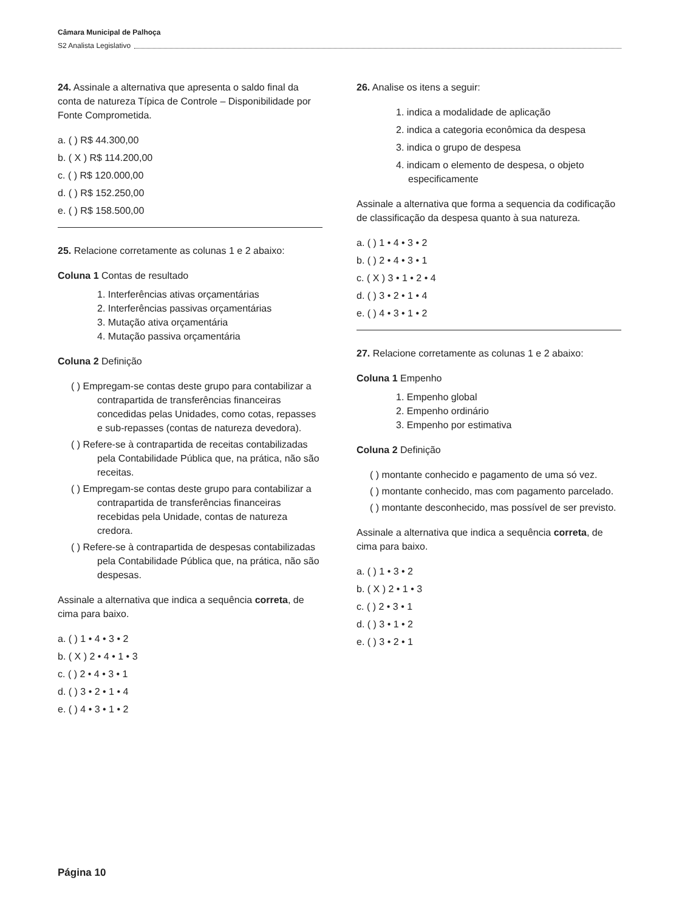Câmara Municipal de Palhoça
S2 Analista Legislativo
24. Assinale a alternativa que apresenta o saldo final da conta de natureza Típica de Controle – Disponibilidade por Fonte Comprometida.
a. ( ) R$ 44.300,00
b. ( X ) R$ 114.200,00
c. ( ) R$ 120.000,00
d. ( ) R$ 152.250,00
e. ( ) R$ 158.500,00
25. Relacione corretamente as colunas 1 e 2 abaixo:
Coluna 1 Contas de resultado
1. Interferências ativas orçamentárias
2. Interferências passivas orçamentárias
3. Mutação ativa orçamentária
4. Mutação passiva orçamentária
Coluna 2 Definição
( ) Empregam-se contas deste grupo para contabilizar a contrapartida de transferências financeiras concedidas pelas Unidades, como cotas, repasses e sub-repasses (contas de natureza devedora).
( ) Refere-se à contrapartida de receitas contabilizadas pela Contabilidade Pública que, na prática, não são receitas.
( ) Empregam-se contas deste grupo para contabilizar a contrapartida de transferências financeiras recebidas pela Unidade, contas de natureza credora.
( ) Refere-se à contrapartida de despesas contabilizadas pela Contabilidade Pública que, na prática, não são despesas.
Assinale a alternativa que indica a sequência correta, de cima para baixo.
a. ( ) 1 • 4 • 3 • 2
b. ( X ) 2 • 4 • 1 • 3
c. ( ) 2 • 4 • 3 • 1
d. ( ) 3 • 2 • 1 • 4
e. ( ) 4 • 3 • 1 • 2
26. Analise os itens a seguir:
1. indica a modalidade de aplicação
2. indica a categoria econômica da despesa
3. indica o grupo de despesa
4. indicam o elemento de despesa, o objeto especificamente
Assinale a alternativa que forma a sequencia da codificação de classificação da despesa quanto à sua natureza.
a. ( ) 1 • 4 • 3 • 2
b. ( ) 2 • 4 • 3 • 1
c. ( X ) 3 • 1 • 2 • 4
d. ( ) 3 • 2 • 1 • 4
e. ( ) 4 • 3 • 1 • 2
27. Relacione corretamente as colunas 1 e 2 abaixo:
Coluna 1 Empenho
1. Empenho global
2. Empenho ordinário
3. Empenho por estimativa
Coluna 2 Definição
( ) montante conhecido e pagamento de uma só vez.
( ) montante conhecido, mas com pagamento parcelado.
( ) montante desconhecido, mas possível de ser previsto.
Assinale a alternativa que indica a sequência correta, de cima para baixo.
a. ( ) 1 • 3 • 2
b. ( X ) 2 • 1 • 3
c. ( ) 2 • 3 • 1
d. ( ) 3 • 1 • 2
e. ( ) 3 • 2 • 1
Página 10